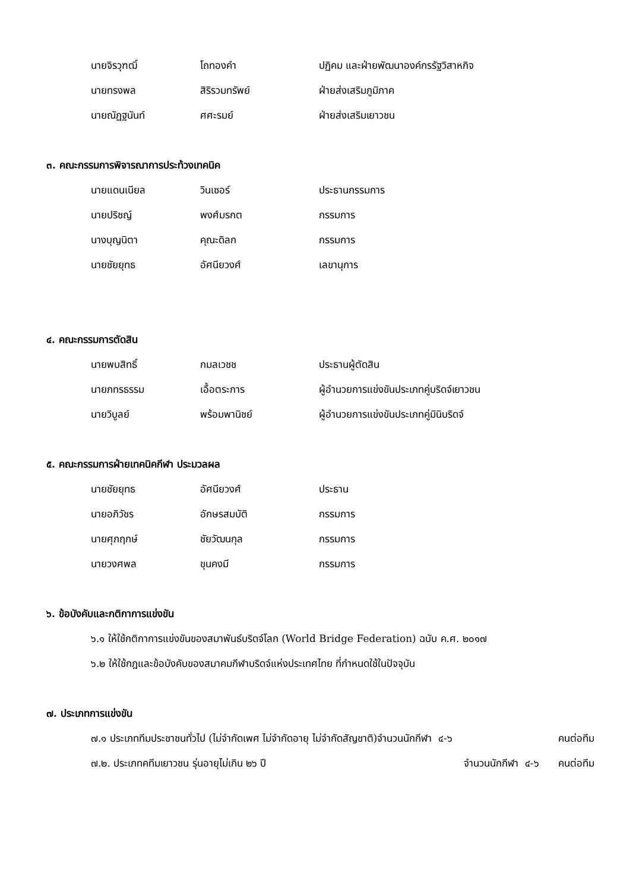นายจิรวุฑฒิ์ โถทองคำ ปฏิคม และฝ่ายพัฒนาองค์กรรัฐวิสาหกิจ
นายทรงพล สิริรวมทรัพย์ ฝ่ายส่งเสริมภูมิภาค
นายณัฏฐนันท์ ศศะรมย์ ฝ่ายส่งเสริมเยาวชน
๓. คณะกรรมการพิจารณาการประท้วงเทคนิค
นายแดนเนียล วินเซอร์ ประธานกรรมการ
นายปริชญ์ พงศ์มรกต กรรมการ
นางบุญนิตา คุณะดิลก กรรมการ
นายชัยยุทธ อัศนียวงศ์ เลขานุการ
๔. คณะกรรมการตัดสิน
นายพบสิทธิ์ กมลเวชช ประธานผู้ตัดสิน
นายภทรธรรม เอื้อตระการ ผู้อำนวยการแข่งขันประเภทคู่บริดจ์เยาวชน
นายวิบูลย์ พร้อมพานิชย์ ผู้อำนวยการแข่งขันประเภทคู่มินิบริดจ์
๕. คณะกรรมการฝ่ายเทคนิคกีฬา ประมวลผล
นายชัยยุทธ อัศนียวงศ์ ประธาน
นายอภิวัชร อักษรสมบัติ กรรมการ
นายศุภฤกษ์ ชัยวัฒนกุล กรรมการ
นายวงศพล ขุนคงมี กรรมการ
๖. ข้อบังคับและกติกาการแข่งขัน
๖.๑ ให้ใช้กติกาการแข่งขันของสมาพันธ์บริดจ์โลก (World Bridge Federation) ฉบับ ค.ศ. ๒๐๑๗
๖.๒ ให้ใช้กฎและข้อบังคับของสมาคมกีฬาบริดจ์แห่งประเทศไทย ที่กำหนดใช้ในปัจจุบัน
๗. ประเภทการแข่งขัน
๗.๑ ประเภททีมประชาชนทั่วไป (ไม่จำกัดเพศ ไม่จำกัดอายุ ไม่จำกัดสัญชาติ)จำนวนนักกีฬา ๔-๖ คนต่อทีม
๗.๒. ประเภทคทีมเยาวชน รุ่นอายุไม่เกิน ๒๖ ปี จำนวนนักกีฬา ๔-๖ คนต่อทีม